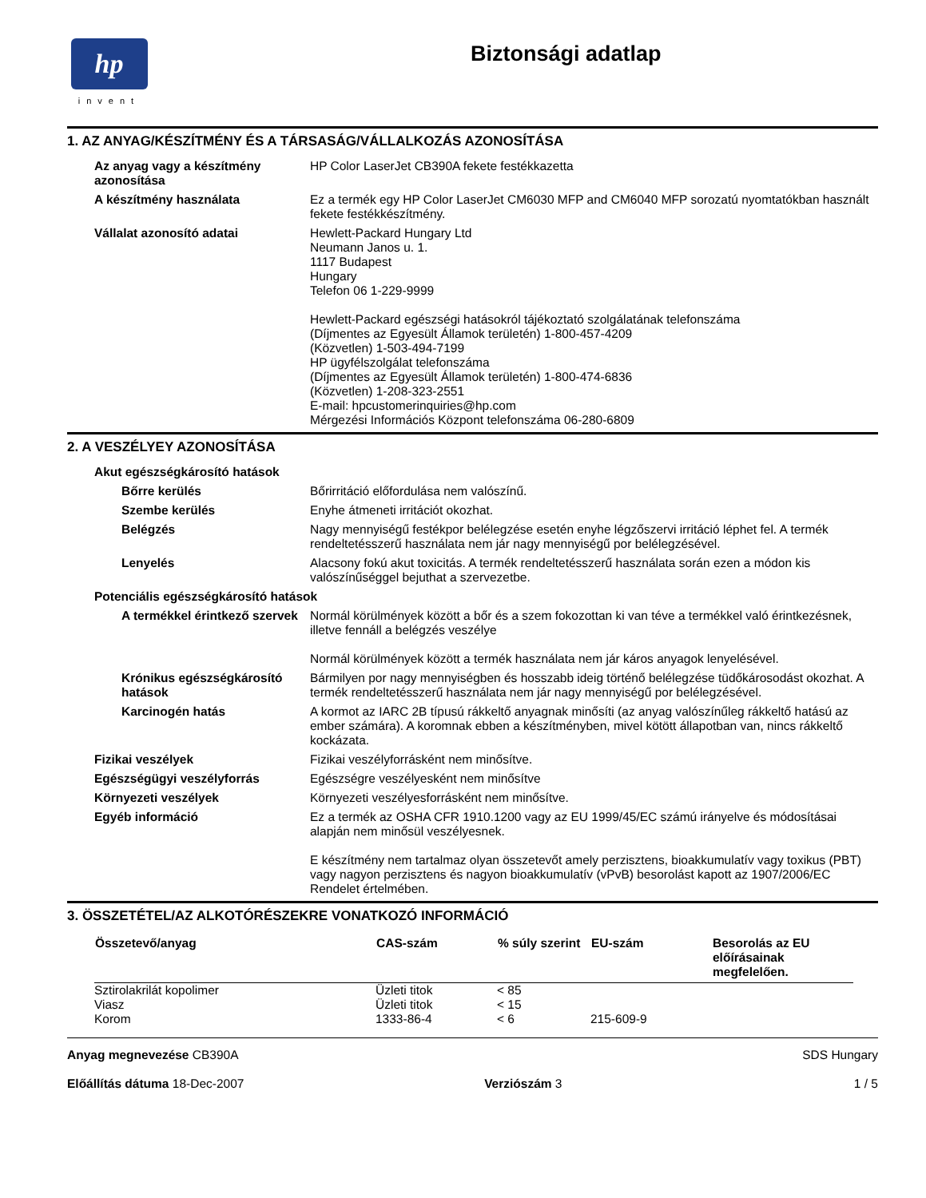hp
invent
Biztonsági adatlap
1. AZ ANYAG/KÉSZÍTMÉNY ÉS A TÁRSASÁG/VÁLLALKOZÁS AZONOSÍTÁSA
Az anyag vagy a készítmény azonosítása
HP Color LaserJet CB390A fekete festékkazetta
A készítmény használata Ez a termék egy HP Color LaserJet CM6030 MFP and CM6040 MFP sorozatú nyomtatókban használt fekete festékkészítmény.
Vállalat azonosító adatai Hewlett-Packard Hungary Ltd
Neumann Janos u. 1.
1117 Budapest
Hungary
Telefon 06 1-229-9999
Hewlett-Packard egészségi hatásokról tájékoztató szolgálatának telefonszáma
(Díjmentes az Egyesült Államok területén) 1-800-457-4209
(Közvetlen) 1-503-494-7199
HP ügyfélszolgálat telefonszáma
(Díjmentes az Egyesült Államok területén) 1-800-474-6836
(Közvetlen) 1-208-323-2551
E-mail: hpcustomerinquiries@hp.com
Mérgezési Információs Központ telefonszáma 06-280-6809
2. A VESZÉLYEY AZONOSÍTÁSA
Akut egészségkárosító hatások
Bőrre kerülés Bőrirritáció előfordulása nem valószínű.
Szembe kerülés Enyhe átmeneti irritációt okozhat.
Belégzés Nagy mennyiségű festékpor belélegzése esetén enyhe légzőszervi irritáció léphet fel. A termék rendeltetésszerű használata nem jár nagy mennyiségű por belélegzésével.
Lenyelés Alacsony fokú akut toxicitás. A termék rendeltetésszerű használata során ezen a módon kis valószínűséggel bejuthat a szervezetbe.
Potenciális egészségkárosító hatások
A termékkel érintkező szervek
Normál körülmények között a bőr és a szem fokozottan ki van téve a termékkel való érintkezésnek, illetve fennáll a belégzés veszélye
Normál körülmények között a termék használata nem jár káros anyagok lenyelésével.
Krónikus egészségkárosító hatások
Bármilyen por nagy mennyiségben és hosszabb ideig történő belélegzése tüdőkárosodást okozhat. A termék rendeltetésszerű használata nem jár nagy mennyiségű por belélegzésével.
Karcinogén hatás A kormot az IARC 2B típusú rákkeltő anyagnak minősíti (az anyag valószínűleg rákkeltő hatású az ember számára). A koromnak ebben a készítményben, mivel kötött állapotban van, nincs rákkeltő kockázata.
Fizikai veszélyek Fizikai veszélyforrásként nem minősítve.
Egészségügyi veszélyforrás Egészségre veszélyesként nem minősítve
Környezeti veszélyek Környezeti veszélyesforrásként nem minősítve.
Egyéb információ Ez a termék az OSHA CFR 1910.1200 vagy az EU 1999/45/EC számú irányelve és módosításai alapján nem minősül veszélyesnek.
E készítmény nem tartalmaz olyan összetevőt amely perzisztens, bioakkumulatív vagy toxikus (PBT) vagy nagyon perzisztens és nagyon bioakkumulatív (vPvB) besorolást kapott az 1907/2006/EC Rendelet értelmében.
3. ÖSSZETÉTEL/AZ ALKOTÓRÉSZEKRE VONATKOZÓ INFORMÁCIÓ
| Összetevő/anyag | CAS-szám | % súly szerint | EU-szám | Besorolás az EU előírásainak megfelelően. |
| --- | --- | --- | --- | --- |
| Sztirolakrilát kopolimer | Üzleti titok | < 85 | | |
| Viasz | Üzleti titok | < 15 | | |
| Korom | 1333-86-4 | < 6 | 215-609-9 | |
Anyag megnevezése CB390A
Előállítás dátuma 18-Dec-2007
Verziószám 3 SDS Hungary
1 / 5